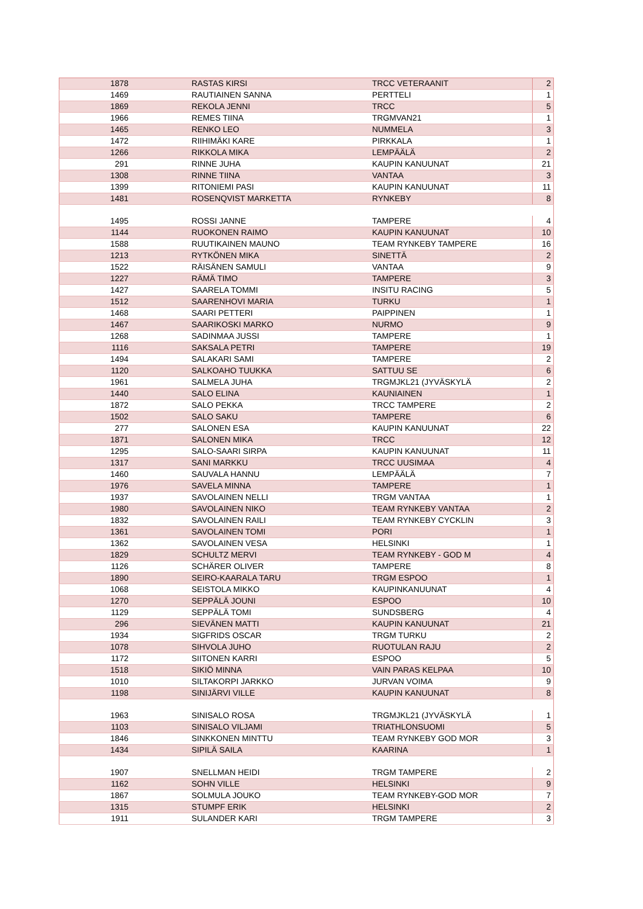| 1878 | RASTAS KIRSI | TRCC VETERAANIT | 2 |
| 1469 | RAUTIAINEN SANNA | PERTTELI | 1 |
| 1869 | REKOLA JENNI | TRCC | 5 |
| 1966 | REMES TIINA | TRGMVAN21 | 1 |
| 1465 | RENKO LEO | NUMMELA | 3 |
| 1472 | RIIHIMÄKI KARE | PIRKKALA | 1 |
| 1266 | RIKKOLA MIKA | LEMPÄÄLÄ | 2 |
| 291 | RINNE JUHA | KAUPIN KANUUNAT | 21 |
| 1308 | RINNE TIINA | VANTAA | 3 |
| 1399 | RITONIEMI PASI | KAUPIN KANUUNAT | 11 |
| 1481 | ROSENQVIST MARKETTA | RYNKEBY | 8 |
| 1495 | ROSSI JANNE | TAMPERE | 4 |
| 1144 | RUOKONEN RAIMO | KAUPIN KANUUNAT | 10 |
| 1588 | RUUTIKAINEN MAUNO | TEAM RYNKEBY TAMPERE | 16 |
| 1213 | RYTKÖNEN MIKA | SINETTÄ | 2 |
| 1522 | RÄISÄNEN SAMULI | VANTAA | 9 |
| 1227 | RÄMÄ TIMO | TAMPERE | 3 |
| 1427 | SAARELA TOMMI | INSITU RACING | 5 |
| 1512 | SAARENHOVI MARIA | TURKU | 1 |
| 1468 | SAARI PETTERI | PAIPPINEN | 1 |
| 1467 | SAARIKOSKI MARKO | NURMO | 9 |
| 1268 | SADINMAA JUSSI | TAMPERE | 1 |
| 1116 | SAKSALA PETRI | TAMPERE | 19 |
| 1494 | SALAKARI SAMI | TAMPERE | 2 |
| 1120 | SALKOAHO TUUKKA | SATTUU SE | 6 |
| 1961 | SALMELA JUHA | TRGMJKL21 (JYVÄSKYLÄ | 2 |
| 1440 | SALO ELINA | KAUNIAINEN | 1 |
| 1872 | SALO PEKKA | TRCC TAMPERE | 2 |
| 1502 | SALO SAKU | TAMPERE | 6 |
| 277 | SALONEN ESA | KAUPIN KANUUNAT | 22 |
| 1871 | SALONEN MIKA | TRCC | 12 |
| 1295 | SALO-SAARI SIRPA | KAUPIN KANUUNAT | 11 |
| 1317 | SANI MARKKU | TRCC UUSIMAA | 4 |
| 1460 | SAUVALA HANNU | LEMPÄÄLÄ | 7 |
| 1976 | SAVELA MINNA | TAMPERE | 1 |
| 1937 | SAVOLAINEN NELLI | TRGM VANTAA | 1 |
| 1980 | SAVOLAINEN NIKO | TEAM RYNKEBY VANTAA | 2 |
| 1832 | SAVOLAINEN RAILI | TEAM RYNKEBY CYCKLIN | 3 |
| 1361 | SAVOLAINEN TOMI | PORI | 1 |
| 1362 | SAVOLAINEN VESA | HELSINKI | 1 |
| 1829 | SCHULTZ MERVI | TEAM RYNKEBY - GOD M | 4 |
| 1126 | SCHÄRER OLIVER | TAMPERE | 8 |
| 1890 | SEIRO-KAARALA TARU | TRGM ESPOO | 1 |
| 1068 | SEISTOLA MIKKO | KAUPINKANUUNAT | 4 |
| 1270 | SEPPÄLÄ JOUNI | ESPOO | 10 |
| 1129 | SEPPÄLÄ TOMI | SUNDSBERG | 4 |
| 296 | SIEVÄNEN MATTI | KAUPIN KANUUNAT | 21 |
| 1934 | SIGFRIDS OSCAR | TRGM TURKU | 2 |
| 1078 | SIHVOLA JUHO | RUOTULAN RAJU | 2 |
| 1172 | SIITONEN KARRI | ESPOO | 5 |
| 1518 | SIKIÖ MINNA | VAIN PARAS KELPAA | 10 |
| 1010 | SILTAKORPI JARKKO | JURVAN VOIMA | 9 |
| 1198 | SINIJÄRVI VILLE | KAUPIN KANUUNAT | 8 |
| 1963 | SINISALO ROSA | TRGMJKL21 (JYVÄSKYLÄ | 1 |
| 1103 | SINISALO VILJAMI | TRIATHLONSUOMI | 5 |
| 1846 | SINKKONEN MINTTU | TEAM RYNKEBY GOD MOR | 3 |
| 1434 | SIPILÄ SAILA | KAARINA | 1 |
| 1907 | SNELLMAN HEIDI | TRGM TAMPERE | 2 |
| 1162 | SOHN VILLE | HELSINKI | 9 |
| 1867 | SOLMULA JOUKO | TEAM RYNKEBY-GOD MOR | 7 |
| 1315 | STUMPF ERIK | HELSINKI | 2 |
| 1911 | SULANDER KARI | TRGM TAMPERE | 3 |